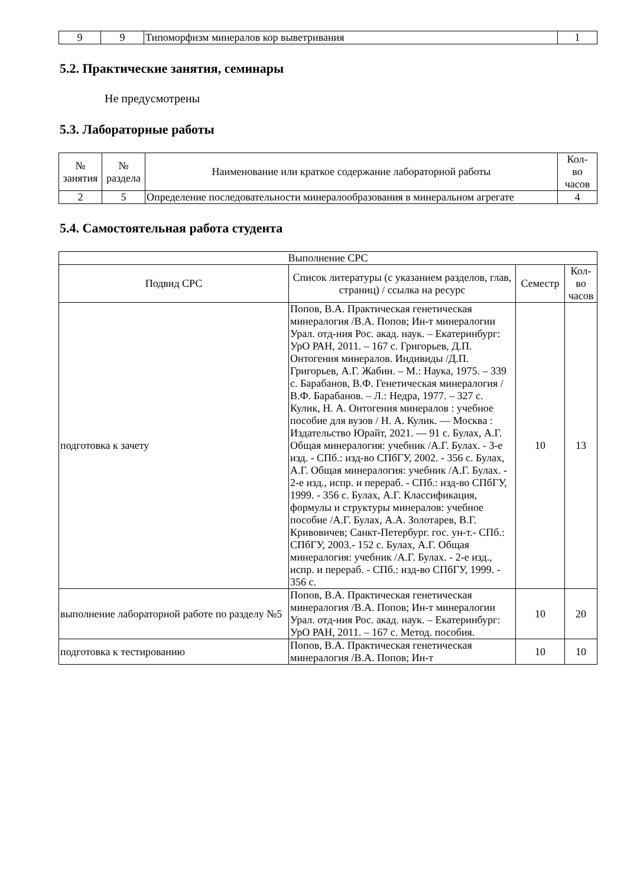| 9 | 9 | Типоморфизм минералов кор выветривания | 1 |
5.2. Практические занятия, семинары
Не предусмотрены
5.3. Лабораторные работы
| № занятия | № раздела | Наименование или краткое содержание лабораторной работы | Кол- во часов |
| --- | --- | --- | --- |
| 2 | 5 | Определение последовательности минералообразования в минеральном агрегате | 4 |
5.4. Самостоятельная работа студента
| Выполнение СРС | | | |
| --- | --- | --- | --- |
| Подвид СРС | Список литературы (с указанием разделов, глав, страниц) / ссылка на ресурс | Семестр | Кол- во часов |
| подготовка к зачету | Попов, В.А. Практическая генетическая минералогия /В.А. Попов; Ин-т минералогии Урал. отд-ния Рос. акад. наук. – Екатеринбург: УрО РАН, 2011. – 167 с. Григорьев, Д.П. Онтогения минералов. Индивиды /Д.П. Григорьев, А.Г. Жабин. – М.: Наука, 1975. – 339 с. Барабанов, В.Ф. Генетическая минералогия /В.Ф. Барабанов. – Л.: Недра, 1977. – 327 с. Кулик, Н. А. Онтогения минералов : учебное пособие для вузов / Н. А. Кулик. — Москва : Издательство Юрайт, 2021. — 91 с. Булах, А.Г. Общая минералогия: учебник /А.Г. Булах. - 3-е изд. - СПб.: изд-во СПбГУ, 2002. - 356 с. Булах, А.Г. Общая минералогия: учебник /А.Г. Булах. - 2-е изд., испр. и перераб. - СПб.: изд-во СПбГУ, 1999. - 356 с. Булах, А.Г. Классификация, формулы и структуры минералов: учебное пособие /А.Г. Булах, А.А. Золотарев, В.Г. Кривовичев; Санкт-Петербург. гос. ун-т.- СПб.: СПбГУ, 2003.- 152 с. Булах, А.Г. Общая минералогия: учебник /А.Г. Булах. - 2-е изд., испр. и перераб. - СПб.: изд-во СПбГУ, 1999. - 356 с. | 10 | 13 |
| выполнение лабораторной работе по разделу №5 | Попов, В.А. Практическая генетическая минералогия /В.А. Попов; Ин-т минералогии Урал. отд-ния Рос. акад. наук. – Екатеринбург: УрО РАН, 2011. – 167 с. Метод. пособия. | 10 | 20 |
| подготовка к тестированию | Попов, В.А. Практическая генетическая минералогия /В.А. Попов; Ин-т | 10 | 10 |